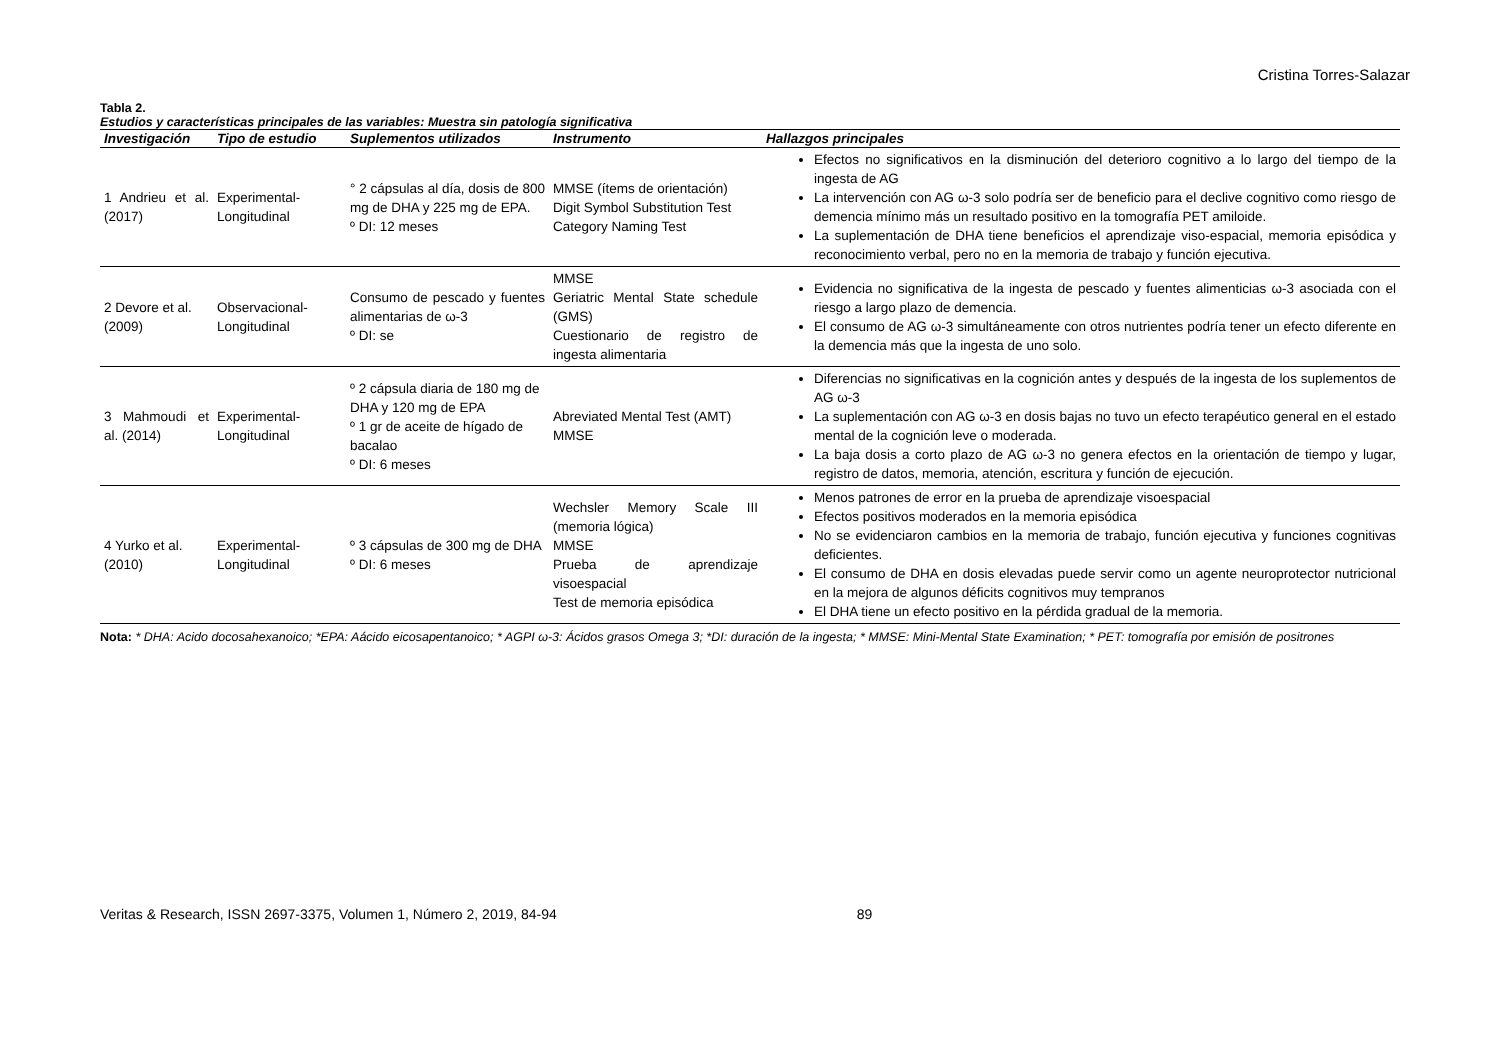Cristina Torres-Salazar
Tabla 2.
Estudios y características principales de las variables: Muestra sin patología significativa
| Investigación | Tipo de estudio | Suplementos utilizados | Instrumento | Hallazgos principales |
| --- | --- | --- | --- | --- |
| 1 Andrieu et al. (2017) | Experimental-Longitudinal | ° 2 cápsulas al día, dosis de 800 mg de DHA y 225 mg de EPA. º DI: 12 meses | MMSE (ítems de orientación) Digit Symbol Substitution Test Category Naming Test | Efectos no significativos en la disminución del deterioro cognitivo a lo largo del tiempo de la ingesta de AG La intervención con AG ω-3 solo podría ser de beneficio para el declive cognitivo como riesgo de demencia mínimo más un resultado positivo en la tomografía PET amiloide. La suplementación de DHA tiene beneficios el aprendizaje viso-espacial, memoria episódica y reconocimiento verbal, pero no en la memoria de trabajo y función ejecutiva. |
| 2 Devore et al. (2009) | Observacional-Longitudinal | Consumo de pescado y fuentes alimentarias de ω-3 º DI: se | MMSE Geriatric Mental State schedule (GMS) Cuestionario de registro de ingesta alimentaria | Evidencia no significativa de la ingesta de pescado y fuentes alimenticias ω-3 asociada con el riesgo a largo plazo de demencia. El consumo de AG ω-3 simultáneamente con otros nutrientes podría tener un efecto diferente en la demencia más que la ingesta de uno solo. |
| 3 Mahmoudi et al. (2014) | Experimental-Longitudinal | º 2 cápsula diaria de 180 mg de DHA y 120 mg de EPA º 1 gr de aceite de hígado de bacalao º DI: 6 meses | Abreviated Mental Test (AMT) MMSE | Diferencias no significativas en la cognición antes y después de la ingesta de los suplementos de AG ω-3 La suplementación con AG ω-3 en dosis bajas no tuvo un efecto terapéutico general en el estado mental de la cognición leve o moderada. La baja dosis a corto plazo de AG ω-3 no genera efectos en la orientación de tiempo y lugar, registro de datos, memoria, atención, escritura y función de ejecución. |
| 4 Yurko et al. (2010) | Experimental-Longitudinal | º 3 cápsulas de 300 mg de DHA º DI: 6 meses | Wechsler Memory Scale III (memoria lógica) MMSE Prueba de aprendizaje visoespacial Test de memoria episódica | Menos patrones de error en la prueba de aprendizaje visoespacial Efectos positivos moderados en la memoria episódica No se evidenciaron cambios en la memoria de trabajo, función ejecutiva y funciones cognitivas deficientes. El consumo de DHA en dosis elevadas puede servir como un agente neuroprotector nutricional en la mejora de algunos déficits cognitivos muy tempranos El DHA tiene un efecto positivo en la pérdida gradual de la memoria. |
Nota: * DHA: Acido docosahexanoico; *EPA: Aácido eicosapentanoico; * AGPI ω-3: Ácidos grasos Omega 3; *DI: duración de la ingesta; * MMSE: Mini-Mental State Examination; * PET: tomografía por emisión de positrones
Veritas & Research, ISSN 2697-3375, Volumen 1, Número 2, 2019, 84-94 89